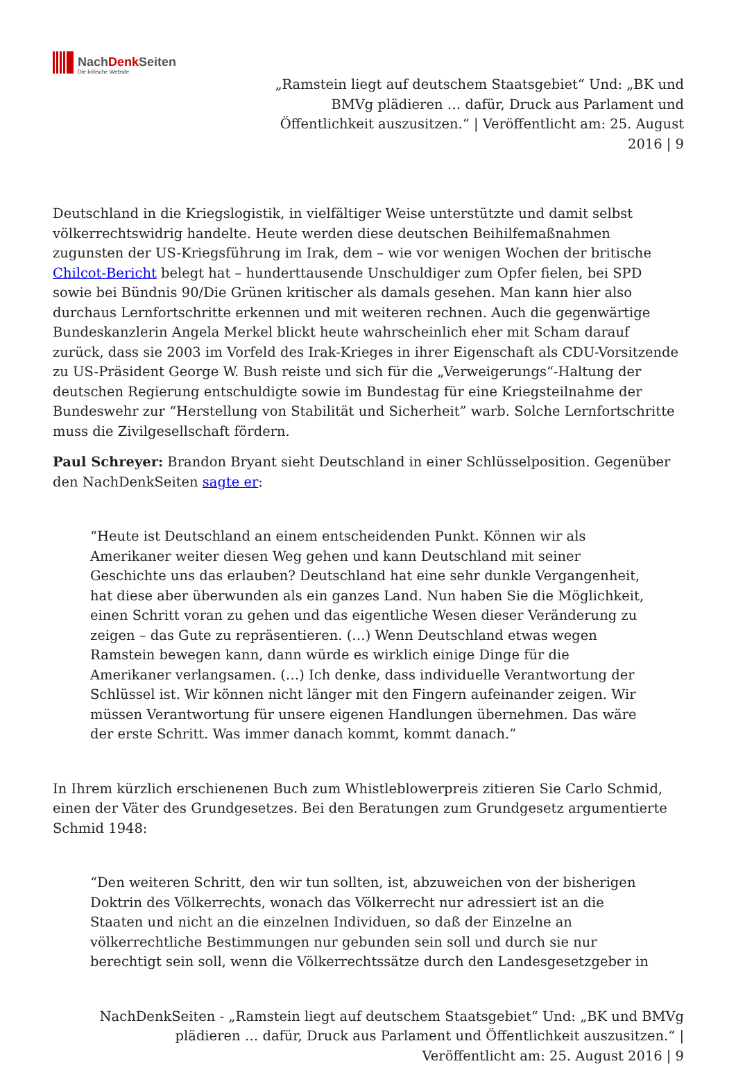NachDenk Seiten
Die kritische Website
„Ramstein liegt auf deutschem Staatsgebiet“ Und: „BK und BMVg plädieren … dafür, Druck aus Parlament und Öffentlichkeit auszusitzen.“ | Veröffentlicht am: 25. August 2016 | 9
Deutschland in die Kriegslogistik, in vielfältiger Weise unterstützte und damit selbst völkerrechtswidrig handelte. Heute werden diese deutschen Beihilfemaßnahmen zugunsten der US-Kriegsführung im Irak, dem – wie vor wenigen Wochen der britische Chilcot-Bericht belegt hat – hunderttausende Unschuldiger zum Opfer fielen, bei SPD sowie bei Bündnis 90/Die Grünen kritischer als damals gesehen. Man kann hier also durchaus Lernfortschritte erkennen und mit weiteren rechnen. Auch die gegenwärtige Bundeskanzlerin Angela Merkel blickt heute wahrscheinlich eher mit Scham darauf zurück, dass sie 2003 im Vorfeld des Irak-Krieges in ihrer Eigenschaft als CDU-Vorsitzende zu US-Präsident George W. Bush reiste und sich für die „Verweigerungs“-Haltung der deutschen Regierung entschuldigte sowie im Bundestag für eine Kriegsteilnahme der Bundeswehr zur “Herstellung von Stabilität und Sicherheit” warb. Solche Lernfortschritte muss die Zivilgesellschaft fördern.
Paul Schreyer: Brandon Bryant sieht Deutschland in einer Schlüsselposition. Gegenüber den NachDenkSeiten sagte er:
“Heute ist Deutschland an einem entscheidenden Punkt. Können wir als Amerikaner weiter diesen Weg gehen und kann Deutschland mit seiner Geschichte uns das erlauben? Deutschland hat eine sehr dunkle Vergangenheit, hat diese aber überwunden als ein ganzes Land. Nun haben Sie die Möglichkeit, einen Schritt voran zu gehen und das eigentliche Wesen dieser Veränderung zu zeigen – das Gute zu repräsentieren. (…) Wenn Deutschland etwas wegen Ramstein bewegen kann, dann würde es wirklich einige Dinge für die Amerikaner verlangsamen. (…) Ich denke, dass individuelle Verantwortung der Schlüssel ist. Wir können nicht länger mit den Fingern aufeinander zeigen. Wir müssen Verantwortung für unsere eigenen Handlungen übernehmen. Das wäre der erste Schritt. Was immer danach kommt, kommt danach.”
In Ihrem kürzlich erschienenen Buch zum Whistleblowerpreis zitieren Sie Carlo Schmid, einen der Väter des Grundgesetzes. Bei den Beratungen zum Grundgesetz argumentierte Schmid 1948:
“Den weiteren Schritt, den wir tun sollten, ist, abzuweichen von der bisherigen Doktrin des Völkerrechts, wonach das Völkerrecht nur adressiert ist an die Staaten und nicht an die einzelnen Individuen, so daß der Einzelne an völkerrechtliche Bestimmungen nur gebunden sein soll und durch sie nur berechtigt sein soll, wenn die Völkerrechtssätze durch den Landesgesetzgeber in
NachDenkSeiten - „Ramstein liegt auf deutschem Staatsgebiet“ Und: „BK und BMVg plädieren … dafür, Druck aus Parlament und Öffentlichkeit auszusitzen.“ | Veröffentlicht am: 25. August 2016 | 9